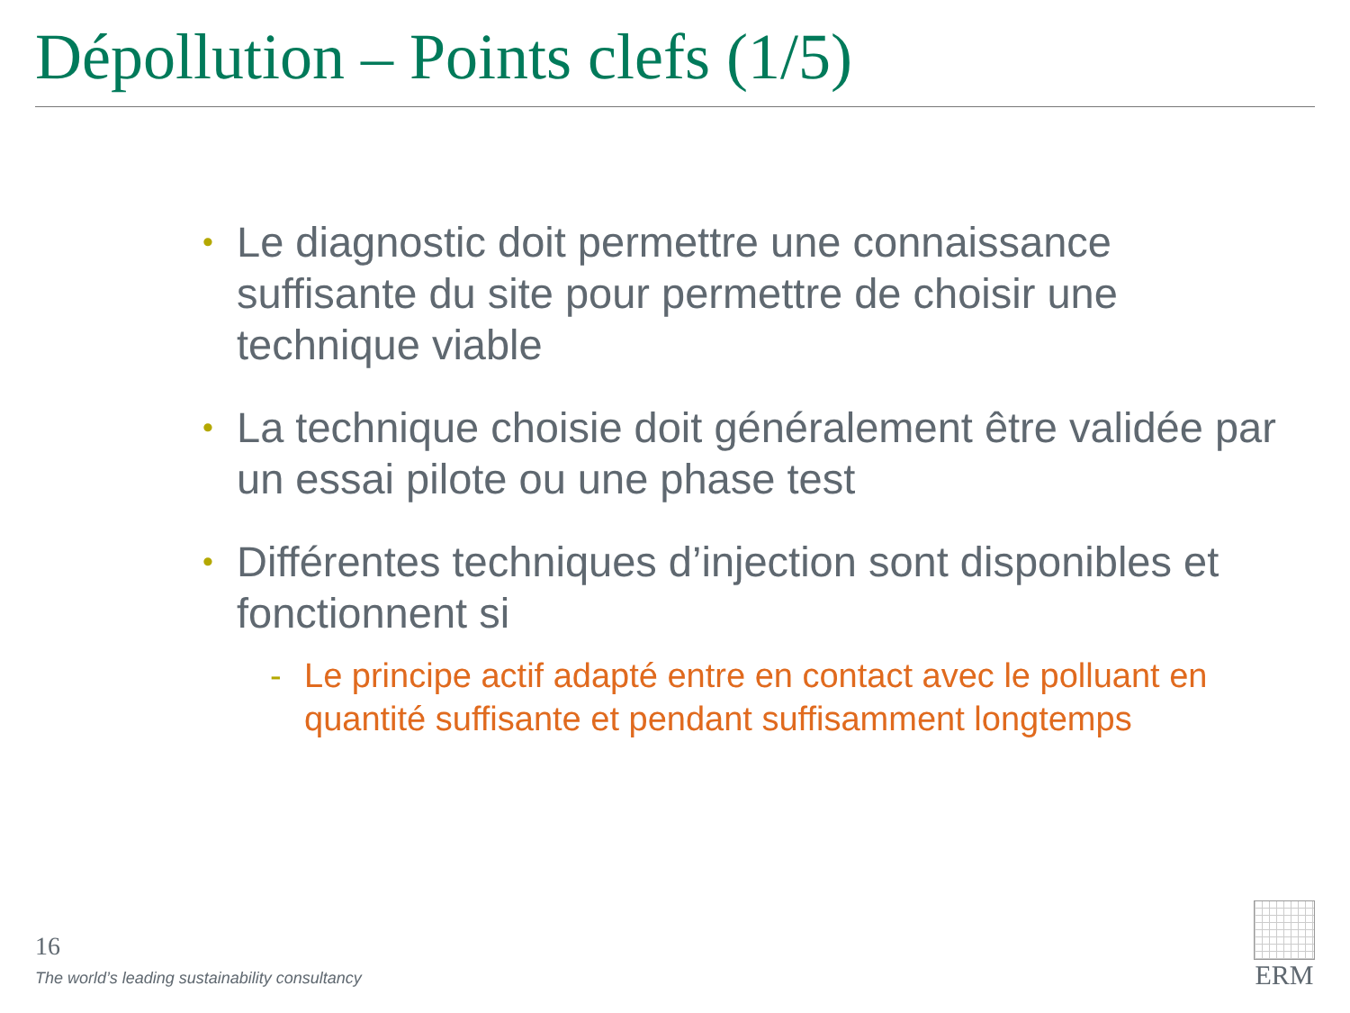Dépollution – Points clefs (1/5)
• Le diagnostic doit permettre une connaissance suffisante du site pour permettre de choisir une technique viable
• La technique choisie doit généralement être validée par un essai pilote ou une phase test
• Différentes techniques d’injection sont disponibles et fonctionnent si
- Le principe actif adapté entre en contact avec le polluant en quantité suffisante et pendant suffisamment longtemps
16
The world’s leading sustainability consultancy
ERM